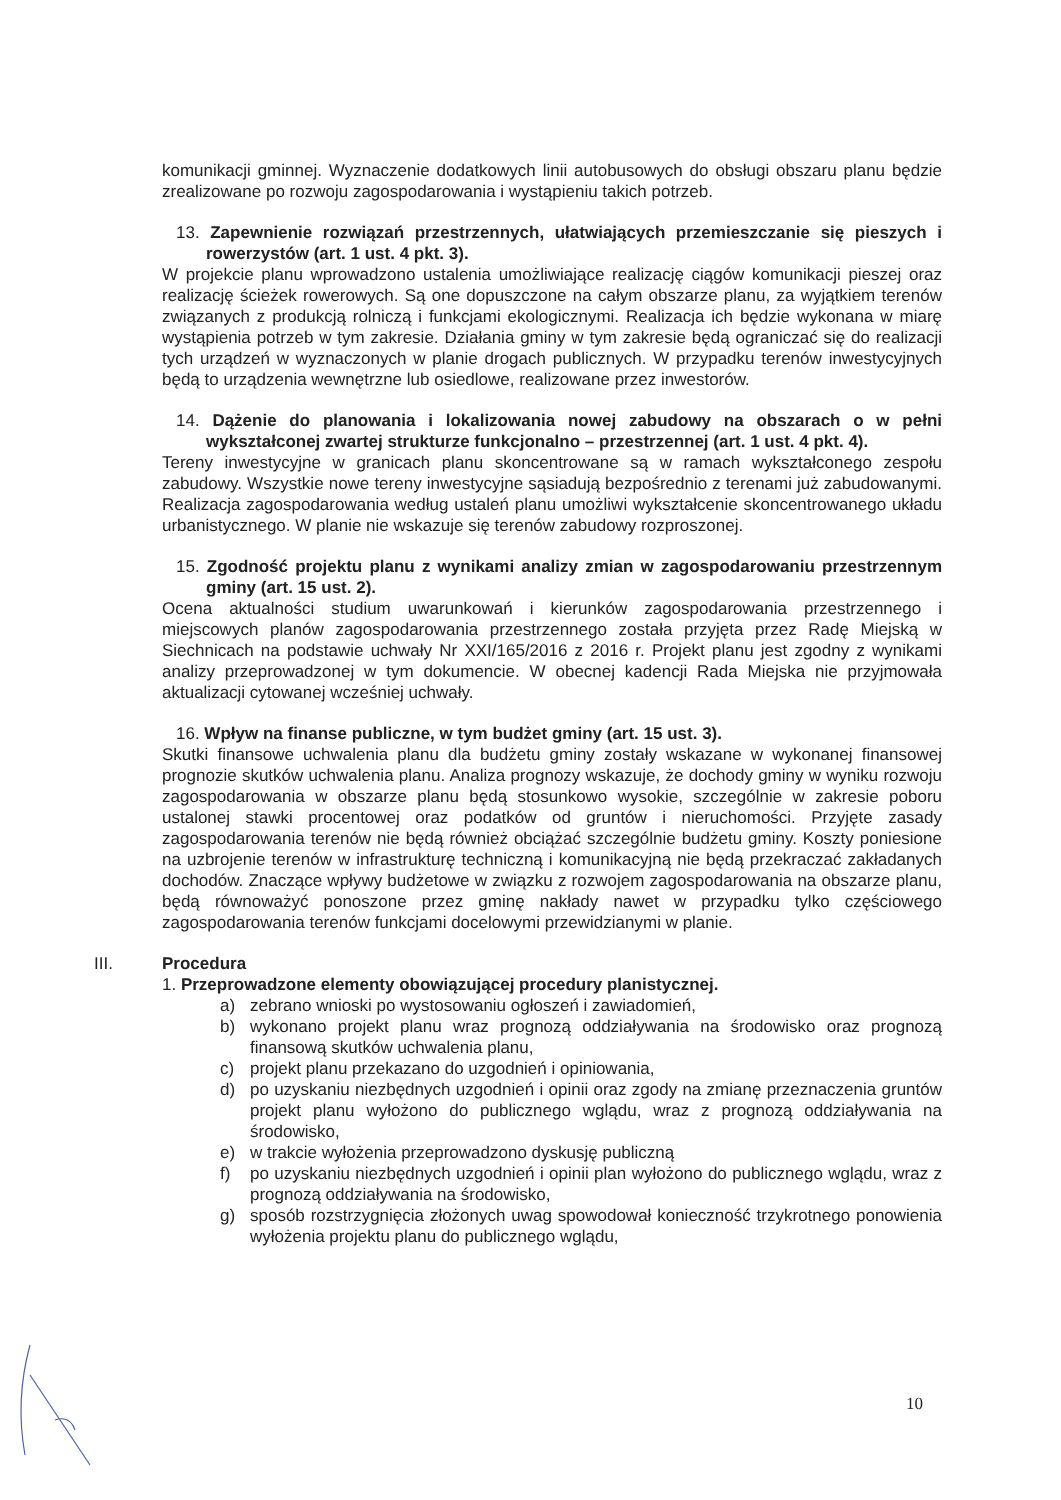komunikacji gminnej. Wyznaczenie dodatkowych linii autobusowych do obsługi obszaru planu będzie zrealizowane po rozwoju zagospodarowania i wystąpieniu takich potrzeb.
13. Zapewnienie rozwiązań przestrzennych, ułatwiających przemieszczanie się pieszych i rowerzystów (art. 1 ust. 4 pkt. 3).
W projekcie planu wprowadzono ustalenia umożliwiające realizację ciągów komunikacji pieszej oraz realizację ścieżek rowerowych. Są one dopuszczone na całym obszarze planu, za wyjątkiem terenów związanych z produkcją rolniczą i funkcjami ekologicznymi. Realizacja ich będzie wykonana w miarę wystąpienia potrzeb w tym zakresie. Działania gminy w tym zakresie będą ograniczać się do realizacji tych urządzeń w wyznaczonych w planie drogach publicznych. W przypadku terenów inwestycyjnych będą to urządzenia wewnętrzne lub osiedlowe, realizowane przez inwestorów.
14. Dążenie do planowania i lokalizowania nowej zabudowy na obszarach o w pełni wykształconej zwartej strukturze funkcjonalno – przestrzennej (art. 1 ust. 4 pkt. 4).
Tereny inwestycyjne w granicach planu skoncentrowane są w ramach wykształconego zespołu zabudowy. Wszystkie nowe tereny inwestycyjne sąsiadują bezpośrednio z terenami już zabudowanymi. Realizacja zagospodarowania według ustaleń planu umożliwi wykształcenie skoncentrowanego układu urbanistycznego. W planie nie wskazuje się terenów zabudowy rozproszonej.
15. Zgodność projektu planu z wynikami analizy zmian w zagospodarowaniu przestrzennym gminy (art. 15 ust. 2).
Ocena aktualności studium uwarunkowań i kierunków zagospodarowania przestrzennego i miejscowych planów zagospodarowania przestrzennego została przyjęta przez Radę Miejską w Siechnicach na podstawie uchwały Nr XXI/165/2016 z 2016 r. Projekt planu jest zgodny z wynikami analizy przeprowadzonej w tym dokumencie. W obecnej kadencji Rada Miejska nie przyjmowała aktualizacji cytowanej wcześniej uchwały.
16. Wpływ na finanse publiczne, w tym budżet gminy (art. 15 ust. 3).
Skutki finansowe uchwalenia planu dla budżetu gminy zostały wskazane w wykonanej finansowej prognozie skutków uchwalenia planu. Analiza prognozy wskazuje, że dochody gminy w wyniku rozwoju zagospodarowania w obszarze planu będą stosunkowo wysokie, szczególnie w zakresie poboru ustalonej stawki procentowej oraz podatków od gruntów i nieruchomości. Przyjęte zasady zagospodarowania terenów nie będą również obciążać szczególnie budżetu gminy. Koszty poniesione na uzbrojenie terenów w infrastrukturę techniczną i komunikacyjną nie będą przekraczać zakładanych dochodów. Znaczące wpływy budżetowe w związku z rozwojem zagospodarowania na obszarze planu, będą równoważyć ponoszone przez gminę nakłady nawet w przypadku tylko częściowego zagospodarowania terenów funkcjami docelowymi przewidzianymi w planie.
III. Procedura
1. Przeprowadzone elementy obowiązującej procedury planistycznej.
a) zebrano wnioski po wystosowaniu ogłoszeń i zawiadomień,
b) wykonano projekt planu wraz prognozą oddziaływania na środowisko oraz prognozą finansową skutków uchwalenia planu,
c) projekt planu przekazano do uzgodnień i opiniowania,
d) po uzyskaniu niezbędnych uzgodnień i opinii oraz zgody na zmianę przeznaczenia gruntów projekt planu wyłożono do publicznego wglądu, wraz z prognozą oddziaływania na środowisko,
e) w trakcie wyłożenia przeprowadzono dyskusję publiczną
f) po uzyskaniu niezbędnych uzgodnień i opinii plan wyłożono do publicznego wglądu, wraz z prognozą oddziaływania na środowisko,
g) sposób rozstrzygnięcia złożonych uwag spowodował konieczność trzykrotnego ponowienia wyłożenia projektu planu do publicznego wglądu,
10